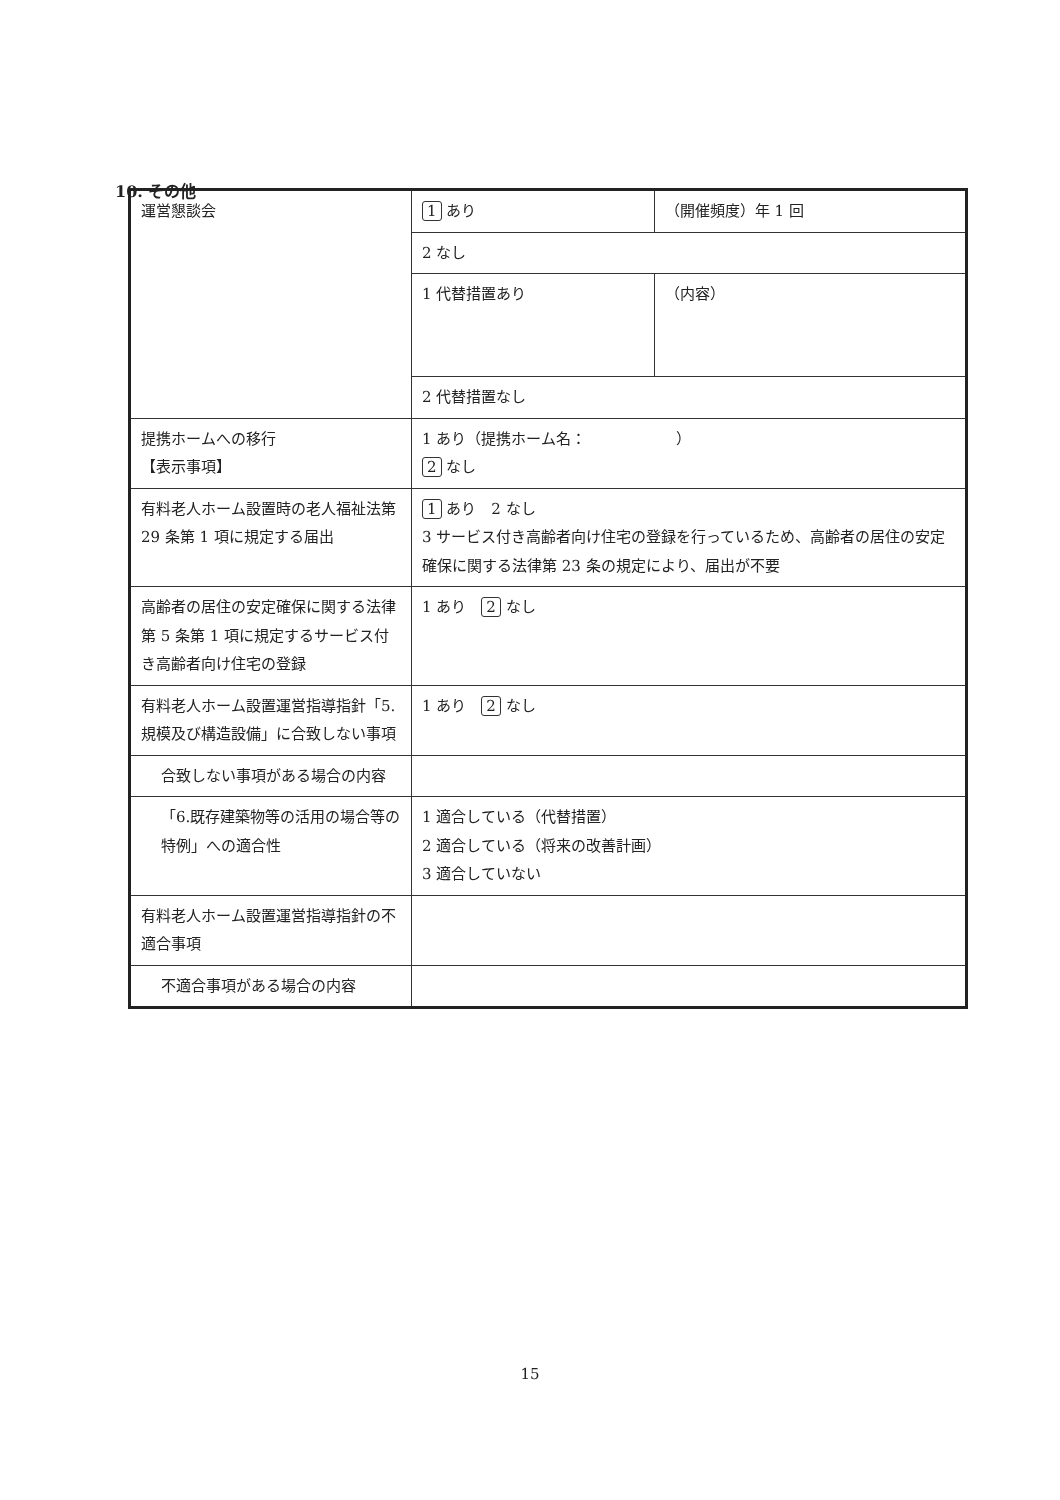10. その他
| 運営懇談会 | 1 あり | （開催頻度）年 1 回 |
| | 2 なし | |
| | 1 代替措置あり | （内容） |
| | 2 代替措置なし | |
| 提携ホームへの移行 【表示事項】 | 1 あり（提携ホーム名： ） 2 なし | |
| 有料老人ホーム設置時の老人福祉法第 29 条第 1 項に規定する届出 | 1 あり 2 なし 3 サービス付き高齢者向け住宅の登録を行っているため、高齢者の居住の安定確保に関する法律第 23 条の規定により、届出が不要 | |
| 高齢者の居住の安定確保に関する法律第 5 条第 1 項に規定するサービス付き高齢者向け住宅の登録 | 1 あり 2 なし | |
| 有料老人ホーム設置運営指導指針「5.規模及び構造設備」に合致しない事項 | 1 あり 2 なし | |
| 合致しない事項がある場合の内容 | | |
| 「6.既存建築物等の活用の場合等の特例」への適合性 | 1 適合している（代替措置） 2 適合している（将来の改善計画） 3 適合していない | |
| 有料老人ホーム設置運営指導指針の不適合事項 | | |
| 不適合事項がある場合の内容 | | |
15